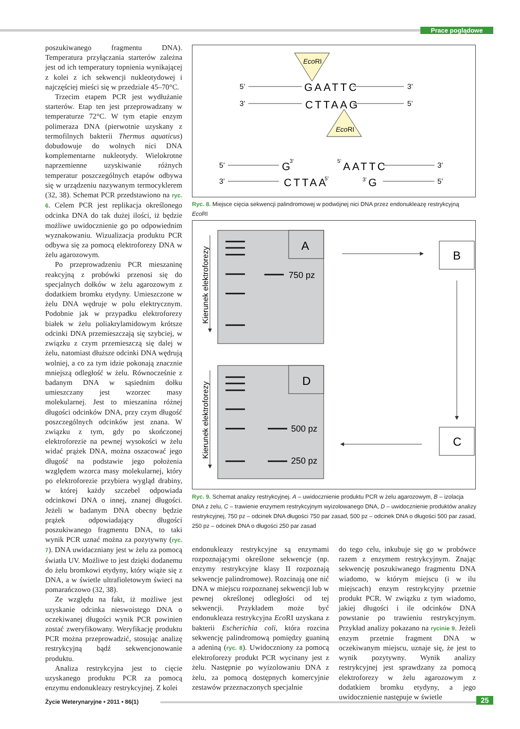Prace poglądowe
poszukiwanego fragmentu DNA). Temperatura przyłączania starterów zależna jest od ich temperatury topnienia wynikającej z kolei z ich sekwencji nukleotydowej i najczęściej mieści się w przedziale 45–70°C.
Trzecim etapem PCR jest wydłużanie starterów. Etap ten jest przeprowadzany w temperaturze 72°C. W tym etapie enzym polimeraza DNA (pierwotnie uzyskany z termofilnych bakterii Thermus aquaticus) dobudowuje do wolnych nici DNA komplementarne nukleotydy. Wielokrotne naprzemienne uzyskiwanie różnych temperatur poszczególnych etapów odbywa się w urządzeniu nazywanym termocyklerem (32, 38). Schemat PCR przedstawiono na ryc. 6. Celem PCR jest replikacja określonego odcinka DNA do tak dużej ilości, iż będzie możliwe uwidocznienie go po odpowiednim wyznakowaniu. Wizualizacja produktu PCR odbywa się za pomocą elektroforezy DNA w żelu agarozowym.
Po przeprowadzeniu PCR mieszaninę reakcyjną z probówki przenosi się do specjalnych dołków w żelu agarozowym z dodatkiem bromku etydyny. Umieszczone w żelu DNA wędruje w polu elektrycznym. Podobnie jak w przypadku elektroforezy białek w żelu poliakrylamidowym krótsze odcinki DNA przemieszczają się szybciej, w związku z czym przemieszczą się dalej w żelu, natomiast dłuższe odcinki DNA wędrują wolniej, a co za tym idzie pokonają znacznie mniejszą odległość w żelu. Równocześnie z badanym DNA w sąsiednim dołku umieszczany jest wzorzec masy molekularnej. Jest to mieszanina różnej długości odcinków DNA, przy czym długość poszczególnych odcinków jest znana. W związku z tym, gdy po skończonej elektroforezie na pewnej wysokości w żelu widać prążek DNA, można oszacować jego długość na podstawie jego położenia względem wzorca masy molekularnej, który po elektroforezie przybiera wygląd drabiny, w której każdy szczebel odpowiada odcinkowi DNA o innej, znanej długości. Jeżeli w badanym DNA obecny będzie prążek odpowiadający długości poszukiwanego fragmentu DNA, to taki wynik PCR uznać można za pozytywny (ryc. 7). DNA uwidaczniany jest w żelu za pomocą światła UV. Możliwe to jest dzięki dodanemu do żelu bromkowi etydyny, który wiąże się z DNA, a w świetle ultrafioletowym świeci na pomarańczowo (32, 38).
Ze względu na fakt, iż możliwe jest uzyskanie odcinka nieswoistego DNA o oczekiwanej długości wynik PCR powinien zostać zweryfikowany. Weryfikację produktu PCR można przeprowadzić, stosując analizę restrykcyjną bądź sekwencjonowanie produktu.
Analiza restrykcyjna jest to cięcie uzyskanego produktu PCR za pomocą enzymu endonukleazy restrykcyjnej. Z kolei
EcoRI
5’
GAATTC
3’
3’
CTTAAG
5’
EcoRI
5’
G
3’
5’
AATTC
3’
3’
CTTAA
5’
3’
G
5’
Ryc. 8. Miejsce cięcia sekwencji palindromowej w podwójnej nici DNA przez endonukleazę restrykcyjną Eco RI
Kierunek elektroforezy
A
750 pz
B
C
Kierunek elektroforezy
D
500 pz
250 pz
Ryc. 9. Schemat analizy restrykcyjnej. A – uwidocznienie produktu PCR w żelu agarozowym, B – izolacja DNA z żelu, C – trawienie enzymem restrykcyjnym wyizolowanego DNA, D – uwidocznienie produktów analizy restrykcyjnej, 750 pz – odcinek DNA długości 750 par zasad, 500 pz – odcinek DNA o długości 500 par zasad, 250 pz – odcinek DNA o długości 250 par zasad
endonukleazy restrykcyjne są enzymami rozpoznającymi określone sekwencje (np. enzymy restrykcyjne klasy II rozpoznają sekwencje palindromowe). Rozcinają one nić DNA w miejscu rozpoznanej sekwencji lub w pewnej określonej odległości od tej sekwencji. Przykładem może być endonukleaza restrykcyjna Eco RI uzyskana z bakterii Escherichia coli, która rozcina sekwencję palindromową pomiędzy guaniną a adeniną (ryc. 8). Uwidoczniony za pomocą elektroforezy produkt PCR wycinany jest z żelu. Następnie po wyizolowaniu DNA z żelu, za pomocą dostępnych komercyjnie zestawów przeznaczonych specjalnie
do tego celu, inkubuje się go w probówce razem z enzymem restrykcyjnym. Znając sekwencję poszukiwanego fragmentu DNA wiadomo, w którym miejscu (i w ilu miejscach) enzym restrykcyjny przetnie produkt PCR. W związku z tym wiadomo, jakiej długości i ile odcinków DNA powstanie po trawieniu restrykcyjnym. Przykład analizy pokazano na rycinie 9. Jeżeli enzym przetnie fragment DNA w oczekiwanym miejscu, uznaje się, że jest to wynik pozytywny. Wynik analizy restrykcyjnej jest sprawdzany za pomocą elektroforezy w żelu agarozowym z dodatkiem bromku etydyny, a jego uwidocznienie następuje w świetle
Życie Weterynaryjne • 2011 • 86(1)
25